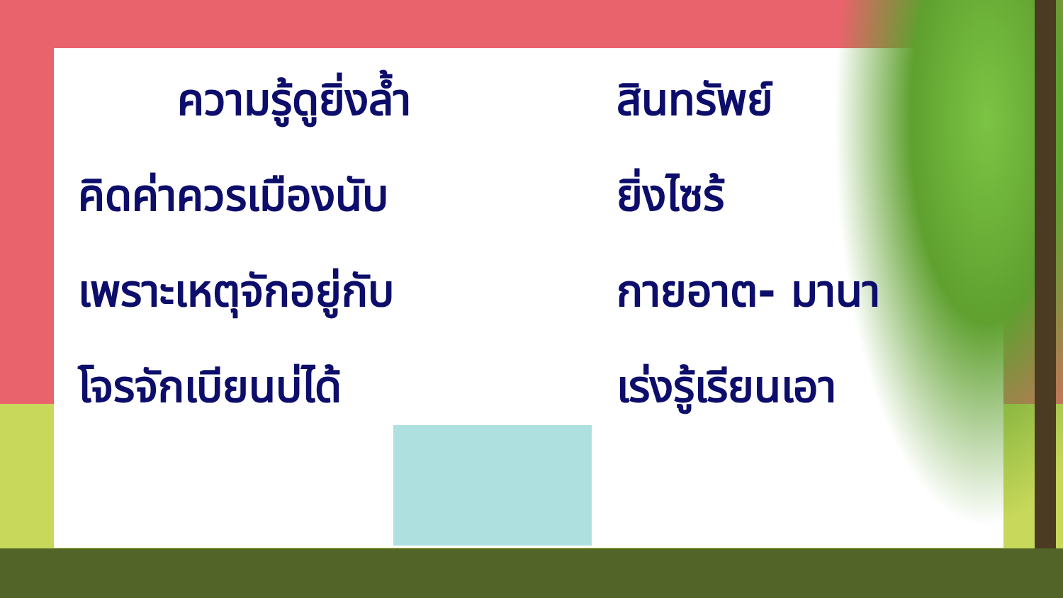ความรู้ดูยิ่งล้ำ สินทรัพย์
คิดค่าควรเมืองนับ ยิ่งไซร้
เพราะเหตุจักอยู่กับ กายอาต- มานา
โจรจักเบียนบ่ได้ เร่งรู้เรียนเอา